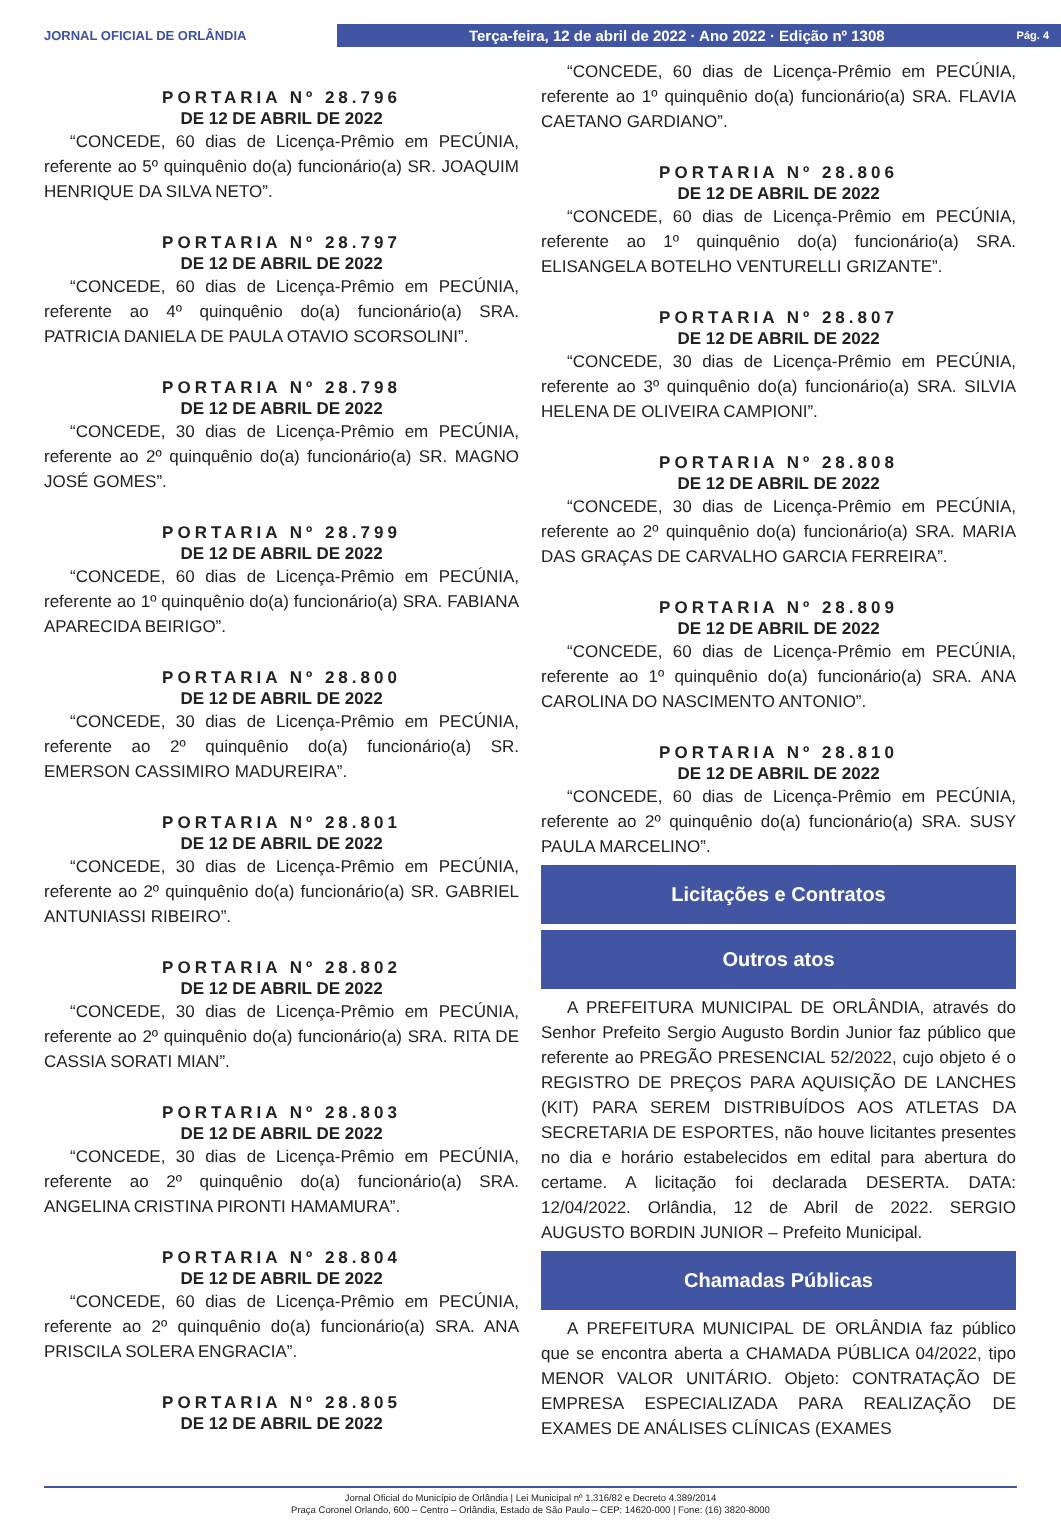JORNAL OFICIAL DE ORLÂNDIA
Terça-feira, 12 de abril de 2022 · Ano 2022 · Edição nº 1308 Pág. 4
PORTARIA Nº 28.796
DE 12 DE ABRIL DE 2022
“CONCEDE, 60 dias de Licença-Prêmio em PECÚNIA, referente ao 5º quinquênio do(a) funcionário(a) SR. JOAQUIM HENRIQUE DA SILVA NETO”.
PORTARIA Nº 28.797
DE 12 DE ABRIL DE 2022
“CONCEDE, 60 dias de Licença-Prêmio em PECÚNIA, referente ao 4º quinquênio do(a) funcionário(a) SRA. PATRICIA DANIELA DE PAULA OTAVIO SCORSOLINI”.
PORTARIA Nº 28.798
DE 12 DE ABRIL DE 2022
“CONCEDE, 30 dias de Licença-Prêmio em PECÚNIA, referente ao 2º quinquênio do(a) funcionário(a) SR. MAGNO JOSÉ GOMES”.
PORTARIA Nº 28.799
DE 12 DE ABRIL DE 2022
“CONCEDE, 60 dias de Licença-Prêmio em PECÚNIA, referente ao 1º quinquênio do(a) funcionário(a) SRA. FABIANA APARECIDA BEIRIGO”.
PORTARIA Nº 28.800
DE 12 DE ABRIL DE 2022
“CONCEDE, 30 dias de Licença-Prêmio em PECÚNIA, referente ao 2º quinquênio do(a) funcionário(a) SR. EMERSON CASSIMIRO MADUREIRA”.
PORTARIA Nº 28.801
DE 12 DE ABRIL DE 2022
“CONCEDE, 30 dias de Licença-Prêmio em PECÚNIA, referente ao 2º quinquênio do(a) funcionário(a) SR. GABRIEL ANTUNIASSI RIBEIRO”.
PORTARIA Nº 28.802
DE 12 DE ABRIL DE 2022
“CONCEDE, 30 dias de Licença-Prêmio em PECÚNIA, referente ao 2º quinquênio do(a) funcionário(a) SRA. RITA DE CASSIA SORATI MIAN”.
PORTARIA Nº 28.803
DE 12 DE ABRIL DE 2022
“CONCEDE, 30 dias de Licença-Prêmio em PECÚNIA, referente ao 2º quinquênio do(a) funcionário(a) SRA. ANGELINA CRISTINA PIRONTI HAMAMURA”.
PORTARIA Nº 28.804
DE 12 DE ABRIL DE 2022
“CONCEDE, 60 dias de Licença-Prêmio em PECÚNIA, referente ao 2º quinquênio do(a) funcionário(a) SRA. ANA PRISCILA SOLERA ENGRACIA”.
PORTARIA Nº 28.805
DE 12 DE ABRIL DE 2022
“CONCEDE, 60 dias de Licença-Prêmio em PECÚNIA, referente ao 1º quinquênio do(a) funcionário(a) SRA. FLAVIA CAETANO GARDIANO”.
PORTARIA Nº 28.806
DE 12 DE ABRIL DE 2022
“CONCEDE, 60 dias de Licença-Prêmio em PECÚNIA, referente ao 1º quinquênio do(a) funcionário(a) SRA. ELISANGELA BOTELHO VENTURELLI GRIZANTE”.
PORTARIA Nº 28.807
DE 12 DE ABRIL DE 2022
“CONCEDE, 30 dias de Licença-Prêmio em PECÚNIA, referente ao 3º quinquênio do(a) funcionário(a) SRA. SILVIA HELENA DE OLIVEIRA CAMPIONI”.
PORTARIA Nº 28.808
DE 12 DE ABRIL DE 2022
“CONCEDE, 30 dias de Licença-Prêmio em PECÚNIA, referente ao 2º quinquênio do(a) funcionário(a) SRA. MARIA DAS GRAÇAS DE CARVALHO GARCIA FERREIRA”.
PORTARIA Nº 28.809
DE 12 DE ABRIL DE 2022
“CONCEDE, 60 dias de Licença-Prêmio em PECÚNIA, referente ao 1º quinquênio do(a) funcionário(a) SRA. ANA CAROLINA DO NASCIMENTO ANTONIO”.
PORTARIA Nº 28.810
DE 12 DE ABRIL DE 2022
“CONCEDE, 60 dias de Licença-Prêmio em PECÚNIA, referente ao 2º quinquênio do(a) funcionário(a) SRA. SUSY PAULA MARCELINO”.
Licitações e Contratos
Outros atos
A PREFEITURA MUNICIPAL DE ORLÂNDIA, através do Senhor Prefeito Sergio Augusto Bordin Junior faz público que referente ao PREGÃO PRESENCIAL 52/2022, cujo objeto é o REGISTRO DE PREÇOS PARA AQUISIÇÃO DE LANCHES (KIT) PARA SEREM DISTRIBUÍDOS AOS ATLETAS DA SECRETARIA DE ESPORTES, não houve licitantes presentes no dia e horário estabelecidos em edital para abertura do certame. A licitação foi declarada DESERTA. DATA: 12/04/2022. Orlândia, 12 de Abril de 2022. SERGIO AUGUSTO BORDIN JUNIOR – Prefeito Municipal.
Chamadas Públicas
A PREFEITURA MUNICIPAL DE ORLÂNDIA faz público que se encontra aberta a CHAMADA PÚBLICA 04/2022, tipo MENOR VALOR UNITÁRIO. Objeto: CONTRATAÇÃO DE EMPRESA ESPECIALIZADA PARA REALIZAÇÃO DE EXAMES DE ANÁLISES CLÍNICAS (EXAMES
Jornal Oficial do Município de Orlândia | Lei Municipal nº 1.316/82 e Decreto 4.389/2014
Praça Coronel Orlando, 600 – Centro – Orlândia, Estado de São Paulo – CEP: 14620-000 | Fone: (16) 3820-8000